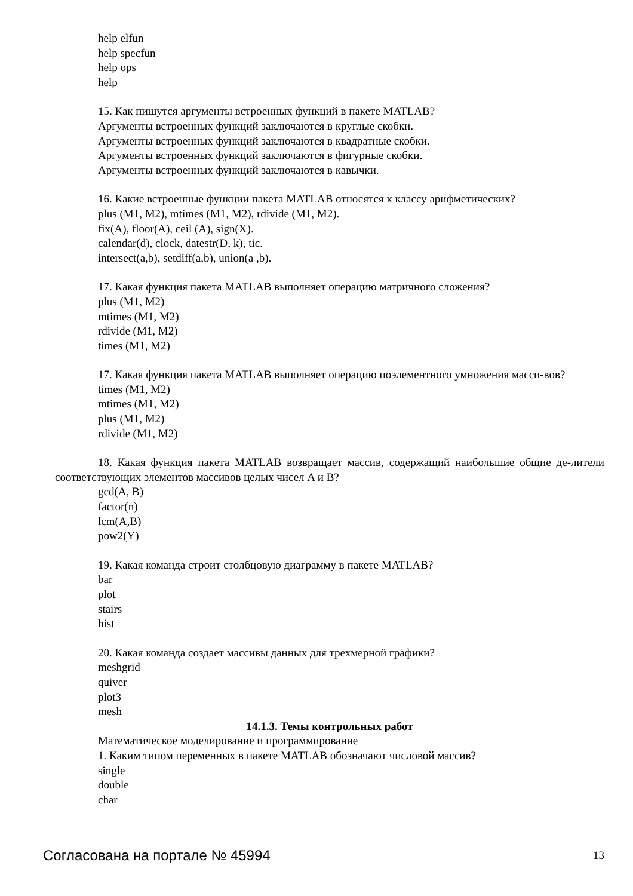help elfun
help specfun
help ops
help
15. Как пишутся аргументы встроенных функций в пакете MATLAB?
Аргументы встроенных функций заключаются в круглые скобки.
Аргументы встроенных функций заключаются в квадратные скобки.
Аргументы встроенных функций заключаются в фигурные скобки.
Аргументы встроенных функций заключаются в кавычки.
16. Какие встроенные функции пакета MATLAB относятся к классу арифметических?
plus (M1, M2), mtimes (M1, M2), rdivide (M1, M2).
fix(A), floor(A), ceil (A), sign(X).
calendar(d), clock, datestr(D, k), tic.
intersect(a,b), setdiff(a,b), union(a ,b).
17. Какая функция пакета MATLAB выполняет операцию матричного сложения?
plus (M1, M2)
mtimes (M1, M2)
rdivide (M1, M2)
times (M1, M2)
17. Какая функция пакета MATLAB выполняет операцию поэлементного умножения масси-вов?
times (M1, M2)
mtimes (M1, M2)
plus (M1, M2)
rdivide (M1, M2)
18. Какая функция пакета MATLAB возвращает массив, содержащий наибольшие общие де-лители соответствующих элементов массивов целых чисел A и B?
gcd(A, B)
factor(n)
lcm(A,B)
pow2(Y)
19. Какая команда строит столбцовую диаграмму в пакете MATLAB?
bar
plot
stairs
hist
20. Какая команда создает массивы данных для трехмерной графики?
meshgrid
quiver
plot3
mesh
14.1.3. Темы контрольных работ
Математическое моделирование и программирование
1. Каким типом переменных в пакете MATLAB обозначают числовой массив?
single
double
char
Согласована на портале № 45994 13